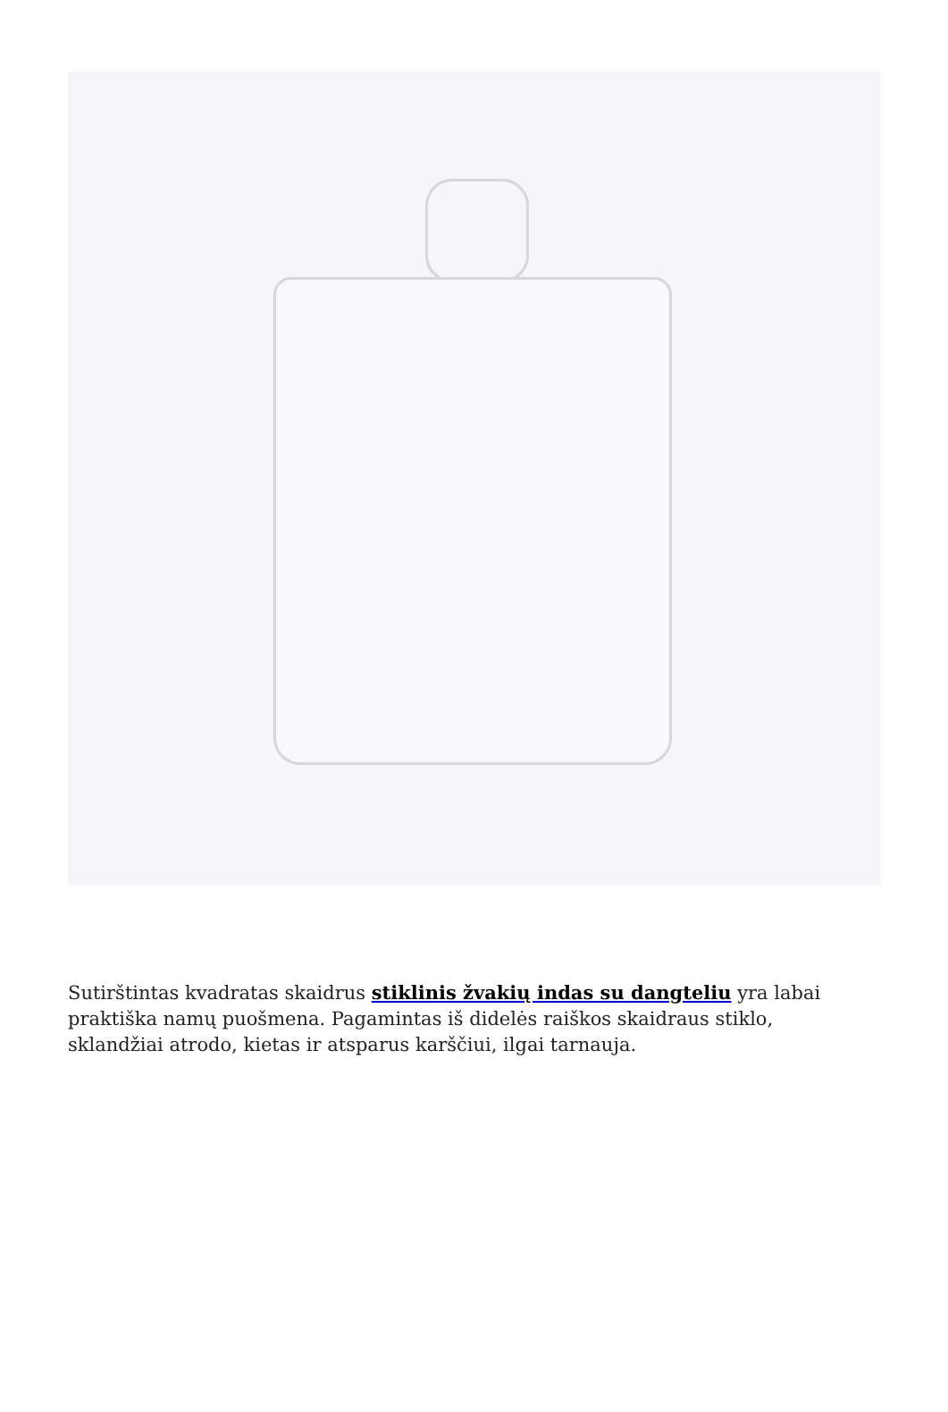Sutirštintas kvadratas skaidrus stiklinis žvakių indas su dangteliu yra labai praktiška namų puošmena. Pagamintas iš didelės raiškos skaidraus stiklo, sklandžiai atrodo, kietas ir atsparus karščiui, ilgai tarnauja.